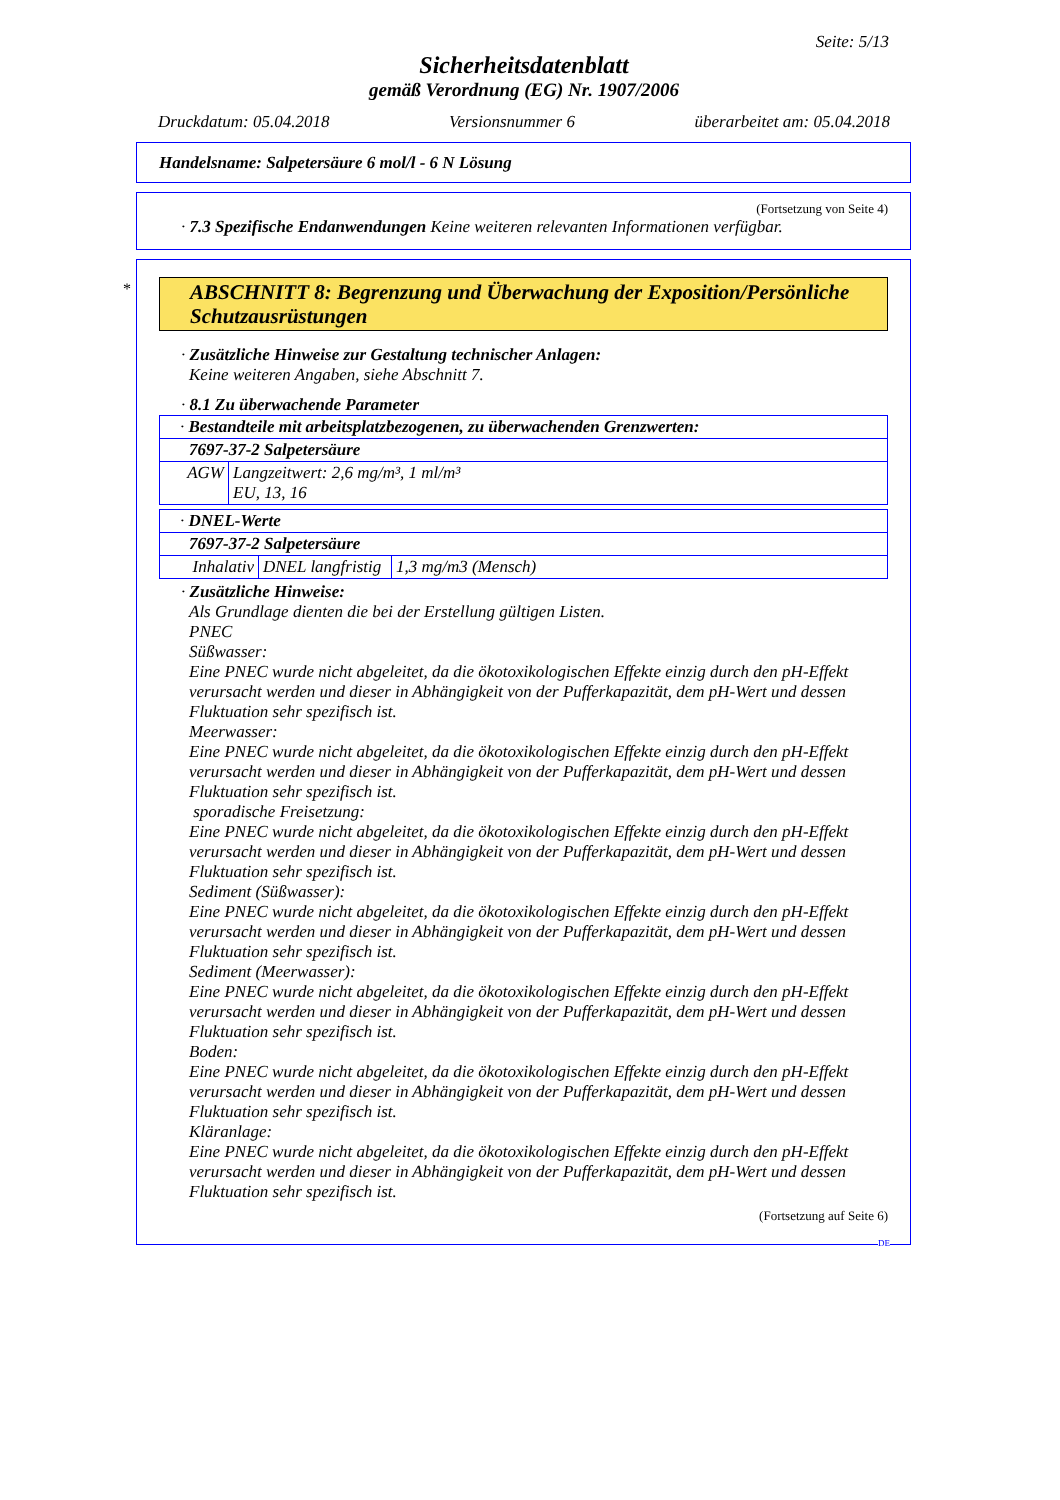Seite: 5/13
Sicherheitsdatenblatt
gemäß Verordnung (EG) Nr. 1907/2006
Druckdatum: 05.04.2018 Versionsnummer 6 überarbeitet am: 05.04.2018
Handelsname: Salpetersäure 6 mol/l - 6 N Lösung
(Fortsetzung von Seite 4)
· 7.3 Spezifische Endanwendungen Keine weiteren relevanten Informationen verfügbar.
*
ABSCHNITT 8: Begrenzung und Überwachung der Exposition/Persönliche Schutzausrüstungen
· Zusätzliche Hinweise zur Gestaltung technischer Anlagen:
Keine weiteren Angaben, siehe Abschnitt 7.
· 8.1 Zu überwachende Parameter
| · Bestandteile mit arbeitsplatzbezogenen, zu überwachenden Grenzwerten: | |
| 7697-37-2 Salpetersäure | |
| AGW | Langzeitwert: 2,6 mg/m³, 1 ml/m³ EU, 13, 16 |
| · DNEL-Werte | | |
| 7697-37-2 Salpetersäure | | |
| Inhalativ | DNEL langfristig | 1,3 mg/m3 (Mensch) |
· Zusätzliche Hinweise:
Als Grundlage dienten die bei der Erstellung gültigen Listen.
PNEC
Süßwasser:
Eine PNEC wurde nicht abgeleitet, da die ökotoxikologischen Effekte einzig durch den pH-Effekt verursacht werden und dieser in Abhängigkeit von der Pufferkapazität, dem pH-Wert und dessen Fluktuation sehr spezifisch ist.
Meerwasser:
Eine PNEC wurde nicht abgeleitet, da die ökotoxikologischen Effekte einzig durch den pH-Effekt verursacht werden und dieser in Abhängigkeit von der Pufferkapazität, dem pH-Wert und dessen Fluktuation sehr spezifisch ist.
sporadische Freisetzung:
Eine PNEC wurde nicht abgeleitet, da die ökotoxikologischen Effekte einzig durch den pH-Effekt verursacht werden und dieser in Abhängigkeit von der Pufferkapazität, dem pH-Wert und dessen Fluktuation sehr spezifisch ist.
Sediment (Süßwasser):
Eine PNEC wurde nicht abgeleitet, da die ökotoxikologischen Effekte einzig durch den pH-Effekt verursacht werden und dieser in Abhängigkeit von der Pufferkapazität, dem pH-Wert und dessen Fluktuation sehr spezifisch ist.
Sediment (Meerwasser):
Eine PNEC wurde nicht abgeleitet, da die ökotoxikologischen Effekte einzig durch den pH-Effekt verursacht werden und dieser in Abhängigkeit von der Pufferkapazität, dem pH-Wert und dessen Fluktuation sehr spezifisch ist.
Boden:
Eine PNEC wurde nicht abgeleitet, da die ökotoxikologischen Effekte einzig durch den pH-Effekt verursacht werden und dieser in Abhängigkeit von der Pufferkapazität, dem pH-Wert und dessen Fluktuation sehr spezifisch ist.
Kläranlage:
Eine PNEC wurde nicht abgeleitet, da die ökotoxikologischen Effekte einzig durch den pH-Effekt verursacht werden und dieser in Abhängigkeit von der Pufferkapazität, dem pH-Wert und dessen Fluktuation sehr spezifisch ist.
(Fortsetzung auf Seite 6)
DE